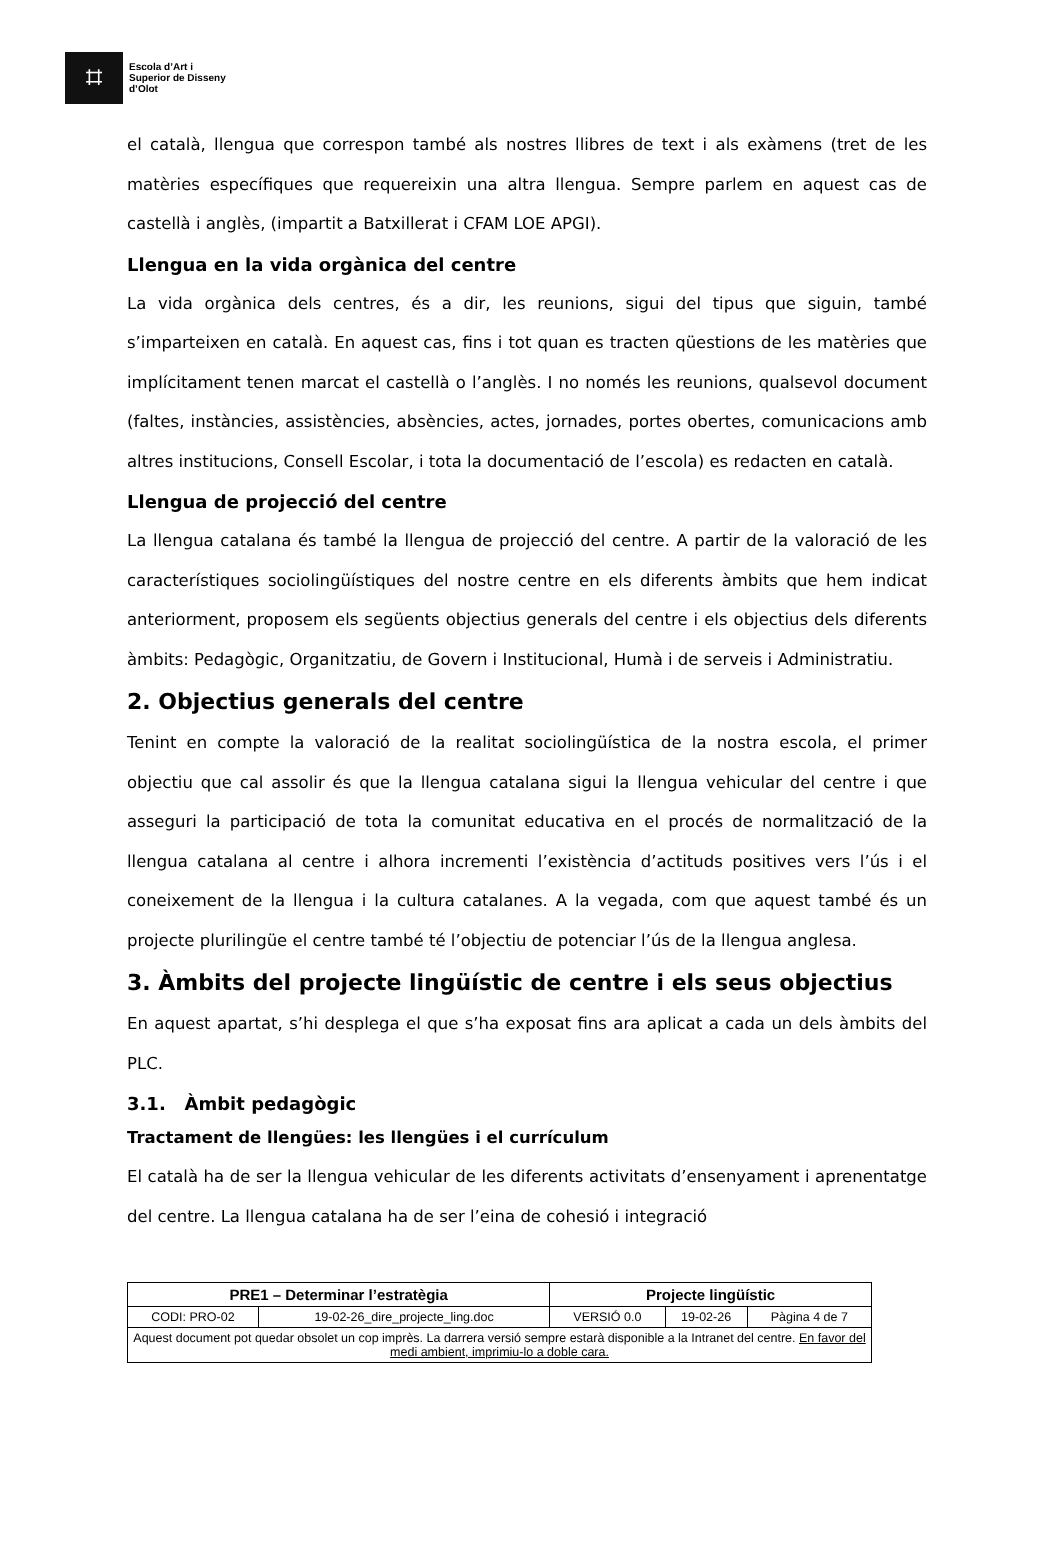⌗
Escola d’Art i
Superior de Disseny
d’Olot
el català, llengua que correspon també als nostres llibres de text i als exàmens (tret de les matèries específiques que requereixin una altra llengua. Sempre parlem en aquest cas de castellà i anglès, (impartit a Batxillerat i CFAM LOE APGI).
Llengua en la vida orgànica del centre
La vida orgànica dels centres, és a dir, les reunions, sigui del tipus que siguin, també s’imparteixen en català. En aquest cas, fins i tot quan es tracten qüestions de les matèries que implícitament tenen marcat el castellà o l’anglès. I no només les reunions, qualsevol document (faltes, instàncies, assistències, absències, actes, jornades, portes obertes, comunicacions amb altres institucions, Consell Escolar, i tota la documentació de l’escola) es redacten en català.
Llengua de projecció del centre
La llengua catalana és també la llengua de projecció del centre. A partir de la valoració de les característiques sociolingüístiques del nostre centre en els diferents àmbits que hem indicat anteriorment, proposem els següents objectius generals del centre i els objectius dels diferents àmbits: Pedagògic, Organitzatiu, de Govern i Institucional, Humà i de serveis i Administratiu.
2. Objectius generals del centre
Tenint en compte la valoració de la realitat sociolingüística de la nostra escola, el primer objectiu que cal assolir és que la llengua catalana sigui la llengua vehicular del centre i que asseguri la participació de tota la comunitat educativa en el procés de normalització de la llengua catalana al centre i alhora incrementi l’existència d’actituds positives vers l’ús i el coneixement de la llengua i la cultura catalanes. A la vegada, com que aquest també és un projecte plurilingüe el centre també té l’objectiu de potenciar l’ús de la llengua anglesa.
3. Àmbits del projecte lingüístic de centre i els seus objectius
En aquest apartat, s’hi desplega el que s’ha exposat fins ara aplicat a cada un dels àmbits del PLC.
3.1. Àmbit pedagògic
Tractament de llengües: les llengües i el currículum
El català ha de ser la llengua vehicular de les diferents activitats d’ensenyament i aprenentatge del centre. La llengua catalana ha de ser l’eina de cohesió i integració
| PRE1 – Determinar l’estratègia | | Projecte lingüístic | | |
| --- | --- | --- | --- | --- |
| CODI: PRO-02 | 19-02-26_dire_projecte_ling.doc | VERSIÓ 0.0 | 19-02-26 | Pàgina 4 de 7 |
| Aquest document pot quedar obsolet un cop imprès. La darrera versió sempre estarà disponible a la Intranet del centre. En favor del medi ambient, imprimiu-lo a doble cara. | | | | |